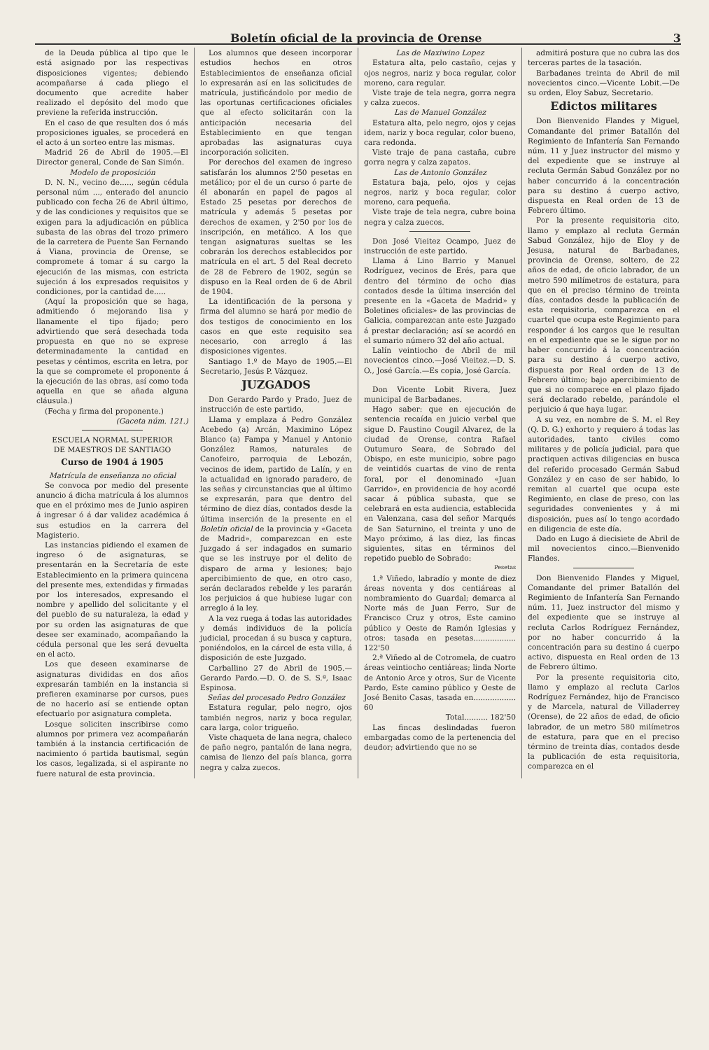Boletín oficial de la provincia de Orense 3
de la Deuda pública al tipo que le está asignado por las respectivas disposiciones vigentes; debiendo acompañarse á cada pliego el documento que acredite haber realizado el depósito del modo que previene la referida instrucción.
En el caso de que resulten dos ó más proposiciones iguales, se procederá en el acto á un sorteo entre las mismas.
Madrid 26 de Abril de 1905.—El Director general, Conde de San Simón.
Modelo de proposición
D. N. N., vecino de....., según cédula personal núm ..., enterado del anuncio publicado con fecha 26 de Abril último, y de las condiciones y requisitos que se exigen para la adjudicación en pública subasta de las obras del trozo primero de la carretera de Puente San Fernando á Viana, provincia de Orense, se compromete á tomar á su cargo la ejecución de las mismas, con estricta sujeción á los expresados requisitos y condiciones, por la cantidad de.....
(Aquí la proposición que se haga, admitiendo ó mejorando lisa y llanamente el tipo fijado; pero advirtiendo que será desechada toda propuesta en que no se exprese determinadamente la cantidad en pesetas y céntimos, escrita en letra, por la que se compromete el proponente á la ejecución de las obras, así como toda aquella en que se añada alguna cláusula.)
(Fecha y firma del proponente.)
(Gaceta núm. 121.)
ESCUELA NORMAL SUPERIOR
DE MAESTROS DE SANTIAGO
Curso de 1904 á 1905
Matrícula de enseñanza no oficial
Se convoca por medio del presente anuncio á dicha matrícula á los alumnos que en el próximo mes de Junio aspiren á ingresar ó á dar validez académica á sus estudios en la carrera del Magisterio.
Las instancias pidiendo el examen de ingreso ó de asignaturas, se presentarán en la Secretaría de este Establecimiento en la primera quincena del presente mes, extendidas y firmadas por los interesados, expresando el nombre y apellido del solicitante y el del pueblo de su naturaleza, la edad y por su orden las asignaturas de que desee ser examinado, acompañando la cédula personal que les será devuelta en el acto.
Los que deseen examinarse de asignaturas divididas en dos años expresarán también en la instancia si prefieren examinarse por cursos, pues de no hacerlo así se entiende optan efectuarlo por asignatura completa.
Losque soliciten inscribirse como alumnos por primera vez acompañarán también á la instancia certificación de nacimiento ó partida bautismal, según los casos, legalizada, si el aspirante no fuere natural de esta provincia.
Los alumnos que deseen incorporar estudios hechos en otros Establecimientos de enseñanza oficial lo expresarán así en las solicitudes de matrícula, justificándolo por medio de las oportunas certificaciones oficiales que al efecto solicitarán con la anticipación necesaria del Establecimiento en que tengan aprobadas las asignaturas cuya incorporación soliciten.
Por derechos del examen de ingreso satisfarán los alumnos 2'50 pesetas en metálico; por el de un curso ó parte de él abonarán en papel de pagos al Estado 25 pesetas por derechos de matrícula y además 5 pesetas por derechos de examen, y 2'50 por los de inscripción, en metálico. A los que tengan asignaturas sueltas se les cobrarán los derechos establecidos por matrícula en el art. 5 del Real decreto de 28 de Febrero de 1902, según se dispuso en la Real orden de 6 de Abril de 1904.
La identificación de la persona y firma del alumno se hará por medio de dos testigos de conocimiento en los casos en que este requisito sea necesario, con arreglo á las disposiciones vigentes.
Santiago 1.º de Mayo de 1905.—El Secretario, Jesús P. Vázquez.
JUZGADOS
Don Gerardo Pardo y Prado, Juez de instrucción de este partido,
Llama y emplaza á Pedro González Acebedo (a) Arcán, Maximino López Blanco (a) Fampa y Manuel y Antonio González Ramos, naturales de Canofeiro, parroquia de Lebozán, vecinos de idem, partido de Lalín, y en la actualidad en ignorado paradero, de las señas y circunstancias que al último se expresarán, para que dentro del término de diez días, contados desde la última inserción de la presente en el Boletín oficial de la provincia y «Gaceta de Madrid», comparezcan en este Juzgado á ser indagados en sumario que se les instruye por el delito de disparo de arma y lesiones; bajo apercibimiento de que, en otro caso, serán declarados rebelde y les pararán los perjuicios á que hubiese lugar con arreglo á la ley.
A la vez ruega á todas las autoridades y demás individuos de la policía judicial, procedan á su busca y captura, poniéndolos, en la cárcel de esta villa, á disposición de este Juzgado.
Carballino 27 de Abril de 1905.—Gerardo Pardo.—D. O. de S. S.ª, Isaac Espinosa.
Señas del procesado Pedro González
Estatura regular, pelo negro, ojos también negros, nariz y boca regular, cara larga, color trigueño.
Viste chaqueta de lana negra, chaleco de paño negro, pantalón de lana negra, camisa de lienzo del país blanca, gorra negra y calza zuecos.
Las de Maxiwino Lopez
Estatura alta, pelo castaño, cejas y ojos negros, nariz y boca regular, color moreno, cara regular.
Viste traje de tela negra, gorra negra y calza zuecos.
Las de Manuel González
Estatura alta, pelo negro, ojos y cejas idem, nariz y boca regular, color bueno, cara redonda.
Viste traje de pana castaña, cubre gorra negra y calza zapatos.
Las de Antonio González
Estatura baja, pelo, ojos y cejas negros, nariz y boca regular, color moreno, cara pequeña.
Viste traje de tela negra, cubre boina negra y calza zuecos.
Don José Vieitez Ocampo, Juez de instrucción de este partido.
Llama á Lino Barrio y Manuel Rodríguez, vecinos de Erés, para que dentro del término de ocho dias contados desde la última inserción del presente en la «Gaceta de Madrid» y Boletines oficiales» de las provincias de Galicia, comparezcan ante este Juzgado á prestar declaración; así se acordó en el sumario número 32 del año actual.
Lalín veintiocho de Abril de mil novecientos cinco.—José Vieitez.—D. S. O., José García.—Es copia, José García.
Don Vicente Lobit Rivera, Juez municipal de Barbadanes.
Hago saber: que en ejecución de sentencia recaída en juicio verbal que sigue D. Faustino Cougil Alvarez, de la ciudad de Orense, contra Rafael Outumuro Seara, de Sobrado del Obispo, en este municipio, sobre pago de veintidós cuartas de vino de renta foral, por el denominado «Juan Garrido», en providencia de hoy acordé sacar á pública subasta, que se celebrará en esta audiencia, establecida en Valenzana, casa del señor Marqués de San Saturnino, el treinta y uno de Mayo próximo, á las diez, las fincas siguientes, sitas en términos del repetido pueblo de Sobrado:
Pesetas
1.ª Viñedo, labradío y monte de diez áreas noventa y dos centiáreas al nombramiento do Guardal; demarca al Norte más de Juan Ferro, Sur de Francisco Cruz y otros, Este camino público y Oeste de Ramón Iglesias y otros: tasada en pesetas.................. 122'50
2.ª Viñedo al de Cotromela, de cuatro áreas veintiocho centiáreas; linda Norte de Antonio Arce y otros, Sur de Vicente Pardo, Este camino público y Oeste de José Benito Casas, tasada en.................. 60
Total.......... 182'50
Las fincas deslindadas fueron embargadas como de la pertenencia del deudor; advirtiendo que no se
admitirá postura que no cubra las dos terceras partes de la tasación.
Barbadanes treinta de Abril de mil novecientos cinco.—Vicente Lobit.—De su orden, Eloy Sabuz, Secretario.
Edictos militares
Don Bienvenido Flandes y Miguel, Comandante del primer Batallón del Regimiento de Infantería San Fernando núm. 11 y Juez instructor del mismo y del expediente que se instruye al recluta Germán Sabud González por no haber concurrido á la concentración para su destino á cuerpo activo, dispuesta en Real orden de 13 de Febrero último.
Por la presente requisitoria cito, llamo y emplazo al recluta Germán Sabud González, hijo de Eloy y de Jesusa, natural de Barbadanes, provincia de Orense, soltero, de 22 años de edad, de oficio labrador, de un metro 590 milímetros de estatura, para que en el preciso término de treinta días, contados desde la publicación de esta requisitoria, comparezca en el cuartel que ocupa este Regimiento para responder á los cargos que le resultan en el expediente que se le sigue por no haber concurrido á la concentración para su destino á cuerpo activo, dispuesta por Real orden de 13 de Febrero último; bajo apercibimiento de que si no comparece en el plazo fijado será declarado rebelde, parándole el perjuicio á que haya lugar.
A su vez, en nombre de S. M. el Rey (Q. D. G.) exhorto y requiero á todas las autoridades, tanto civiles como militares y de policía judicial, para que practiquen activas diligencias en busca del referido procesado Germán Sabud González y en caso de ser habido, lo remitan al cuartel que ocupa este Regimiento, en clase de preso, con las seguridades convenientes y á mi disposición, pues así lo tengo acordado en diligencia de este día.
Dado en Lugo á diecisiete de Abril de mil novecientos cinco.—Bienvenido Flandes.
Don Bienvenido Flandes y Miguel, Comandante del primer Batallón del Regimiento de Infantería San Fernando núm. 11, Juez instructor del mismo y del expediente que se instruye al recluta Carlos Rodríguez Fernández, por no haber concurrido á la concentración para su destino á cuerpo activo, dispuesta en Real orden de 13 de Febrero último.
Por la presente requisitoria cito, llamo y emplazo al recluta Carlos Rodríguez Fernández, hijo de Francisco y de Marcela, natural de Villaderrey (Orense), de 22 años de edad, de oficio labrador, de un metro 580 milímetros de estatura, para que en el preciso término de treinta días, contados desde la publicación de esta requisitoria, comparezca en el